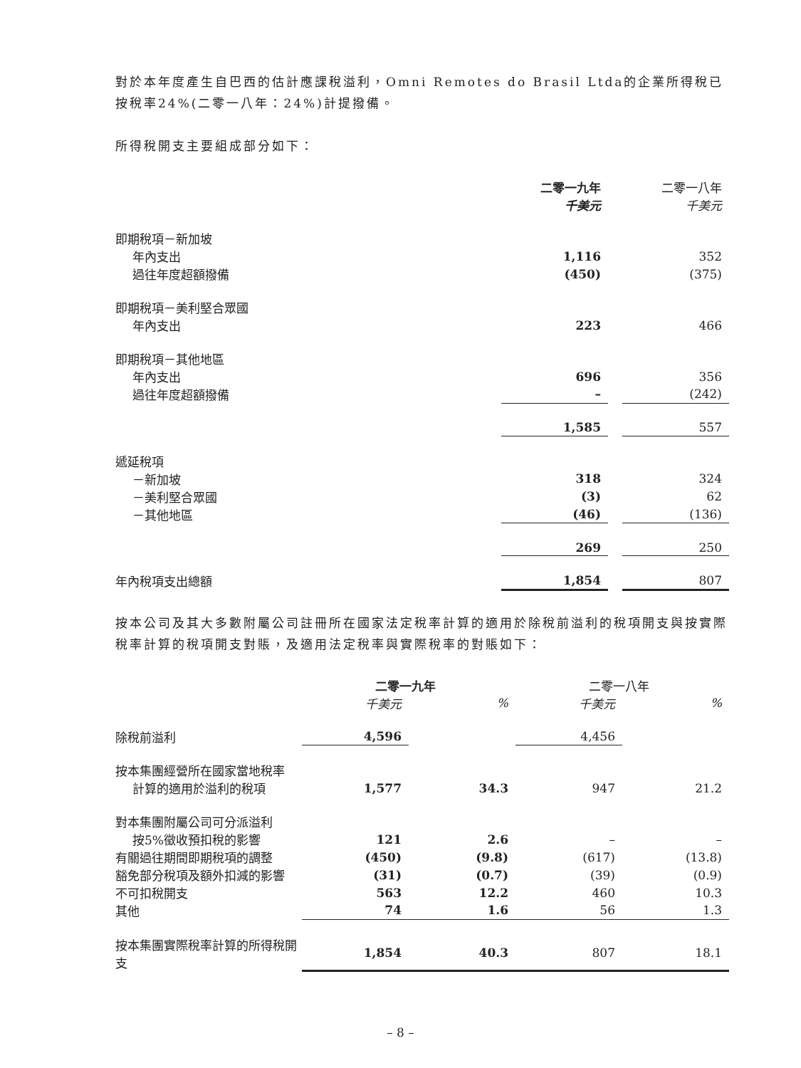對於本年度產生自巴西的估計應課稅溢利，Omni Remotes do Brasil Ltda的企業所得稅已按稅率24%(二零一八年：24%)計提撥備。
所得稅開支主要組成部分如下：
| | 二零一九年 千美元 | | 二零一八年 千美元 |
| 即期稅項－新加坡 | | | |
| 年內支出 | 1,116 | | 352 |
| 過往年度超額撥備 | (450) | | (375) |
| 即期稅項－美利堅合眾國 | | | |
| 年內支出 | 223 | | 466 |
| 即期稅項－其他地區 | | | |
| 年內支出 | 696 | | 356 |
| 過往年度超額撥備 | – | | (242) |
| | 1,585 | | 557 |
| 遞延稅項 | | | |
| －新加坡 | 318 | | 324 |
| －美利堅合眾國 | (3) | | 62 |
| －其他地區 | (46) | | (136) |
| | 269 | | 250 |
| 年內稅項支出總額 | 1,854 | | 807 |
按本公司及其大多數附屬公司註冊所在國家法定稅率計算的適用於除稅前溢利的稅項開支與按實際稅率計算的稅項開支對賬，及適用法定稅率與實際稅率的對賬如下：
| | 二零一九年 | | 二零一八年 | |
| | 千美元 | % | 千美元 | % |
| 除稅前溢利 | 4,596 | | 4,456 | |
| 按本集團經營所在國家當地稅率 | | | | |
| 計算的適用於溢利的稅項 | 1,577 | 34.3 | 947 | 21.2 |
| 對本集團附屬公司可分派溢利 | | | | |
| 按5%徵收預扣稅的影響 | 121 | 2.6 | – | – |
| 有關過往期間即期稅項的調整 | (450) | (9.8) | (617) | (13.8) |
| 豁免部分稅項及額外扣減的影響 | (31) | (0.7) | (39) | (0.9) |
| 不可扣稅開支 | 563 | 12.2 | 460 | 10.3 |
| 其他 | 74 | 1.6 | 56 | 1.3 |
| 按本集團實際稅率計算的所得稅開支 | 1,854 | 40.3 | 807 | 18.1 |
– 8 –